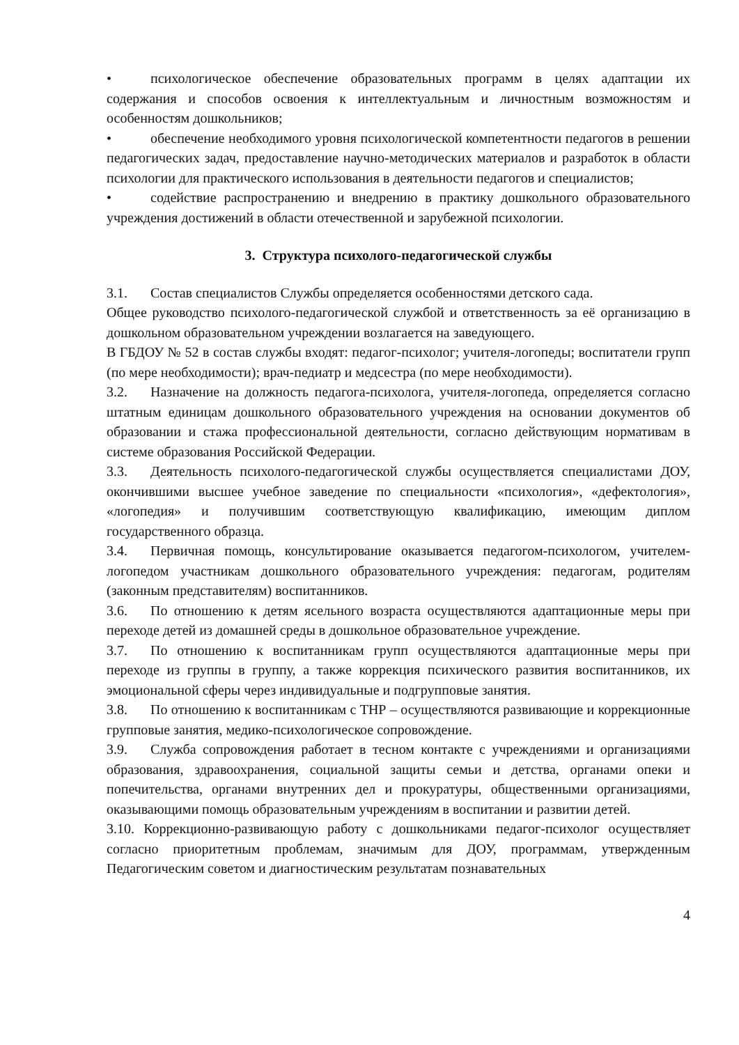• психологическое обеспечение образовательных программ в целях адаптации их содержания и способов освоения к интеллектуальным и личностным возможностям и особенностям дошкольников;
• обеспечение необходимого уровня психологической компетентности педагогов в решении педагогических задач, предоставление научно-методических материалов и разработок в области психологии для практического использования в деятельности педагогов и специалистов;
• содействие распространению и внедрению в практику дошкольного образовательного учреждения достижений в области отечественной и зарубежной психологии.
3. Структура психолого-педагогической службы
3.1. Состав специалистов Службы определяется особенностями детского сада.
Общее руководство психолого-педагогической службой и ответственность за её организацию в дошкольном образовательном учреждении возлагается на заведующего.
В ГБДОУ № 52 в состав службы входят: педагог-психолог; учителя-логопеды; воспитатели групп (по мере необходимости); врач-педиатр и медсестра (по мере необходимости).
3.2. Назначение на должность педагога-психолога, учителя-логопеда, определяется согласно штатным единицам дошкольного образовательного учреждения на основании документов об образовании и стажа профессиональной деятельности, согласно действующим нормативам в системе образования Российской Федерации.
3.3. Деятельность психолого-педагогической службы осуществляется специалистами ДОУ, окончившими высшее учебное заведение по специальности «психология», «дефектология», «логопедия» и получившим соответствующую квалификацию, имеющим диплом государственного образца.
3.4. Первичная помощь, консультирование оказывается педагогом-психологом, учителем-логопедом участникам дошкольного образовательного учреждения: педагогам, родителям (законным представителям) воспитанников.
3.6. По отношению к детям ясельного возраста осуществляются адаптационные меры при переходе детей из домашней среды в дошкольное образовательное учреждение.
3.7. По отношению к воспитанникам групп осуществляются адаптационные меры при переходе из группы в группу, а также коррекция психического развития воспитанников, их эмоциональной сферы через индивидуальные и подгрупповые занятия.
3.8. По отношению к воспитанникам с ТНР – осуществляются развивающие и коррекционные групповые занятия, медико-психологическое сопровождение.
3.9. Служба сопровождения работает в тесном контакте с учреждениями и организациями образования, здравоохранения, социальной защиты семьи и детства, органами опеки и попечительства, органами внутренних дел и прокуратуры, общественными организациями, оказывающими помощь образовательным учреждениям в воспитании и развитии детей.
3.10. Коррекционно-развивающую работу с дошкольниками педагог-психолог осуществляет согласно приоритетным проблемам, значимым для ДОУ, программам, утвержденным Педагогическим советом и диагностическим результатам познавательных
4